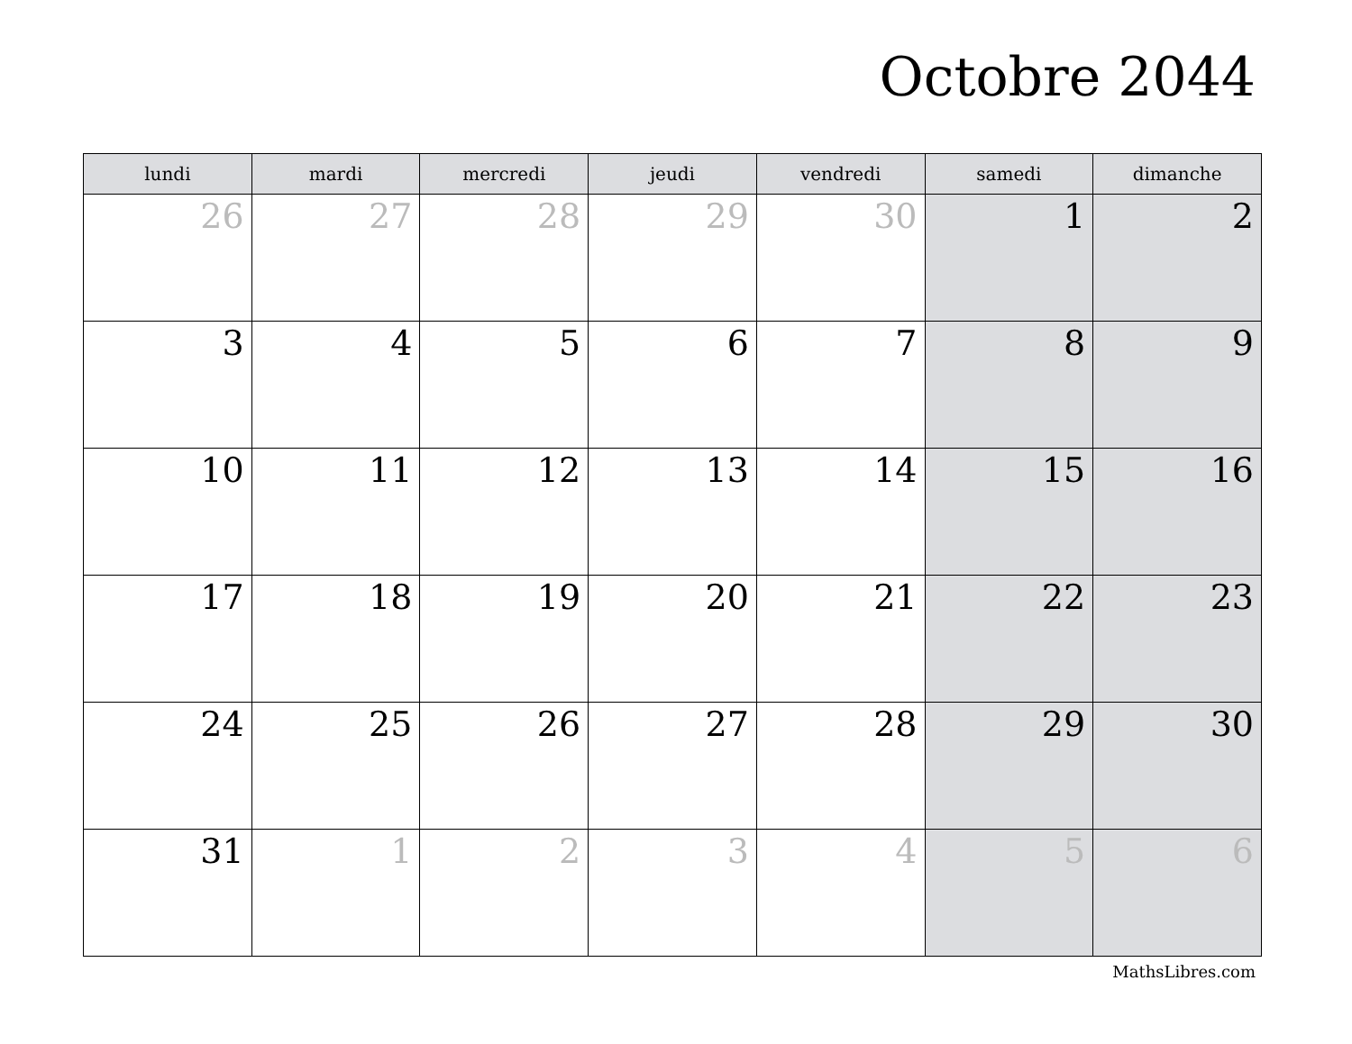Octobre 2044
| lundi | mardi | mercredi | jeudi | vendredi | samedi | dimanche |
| --- | --- | --- | --- | --- | --- | --- |
| 26 | 27 | 28 | 29 | 30 | 1 | 2 |
| 3 | 4 | 5 | 6 | 7 | 8 | 9 |
| 10 | 11 | 12 | 13 | 14 | 15 | 16 |
| 17 | 18 | 19 | 20 | 21 | 22 | 23 |
| 24 | 25 | 26 | 27 | 28 | 29 | 30 |
| 31 | 1 | 2 | 3 | 4 | 5 | 6 |
MathsLibres.com